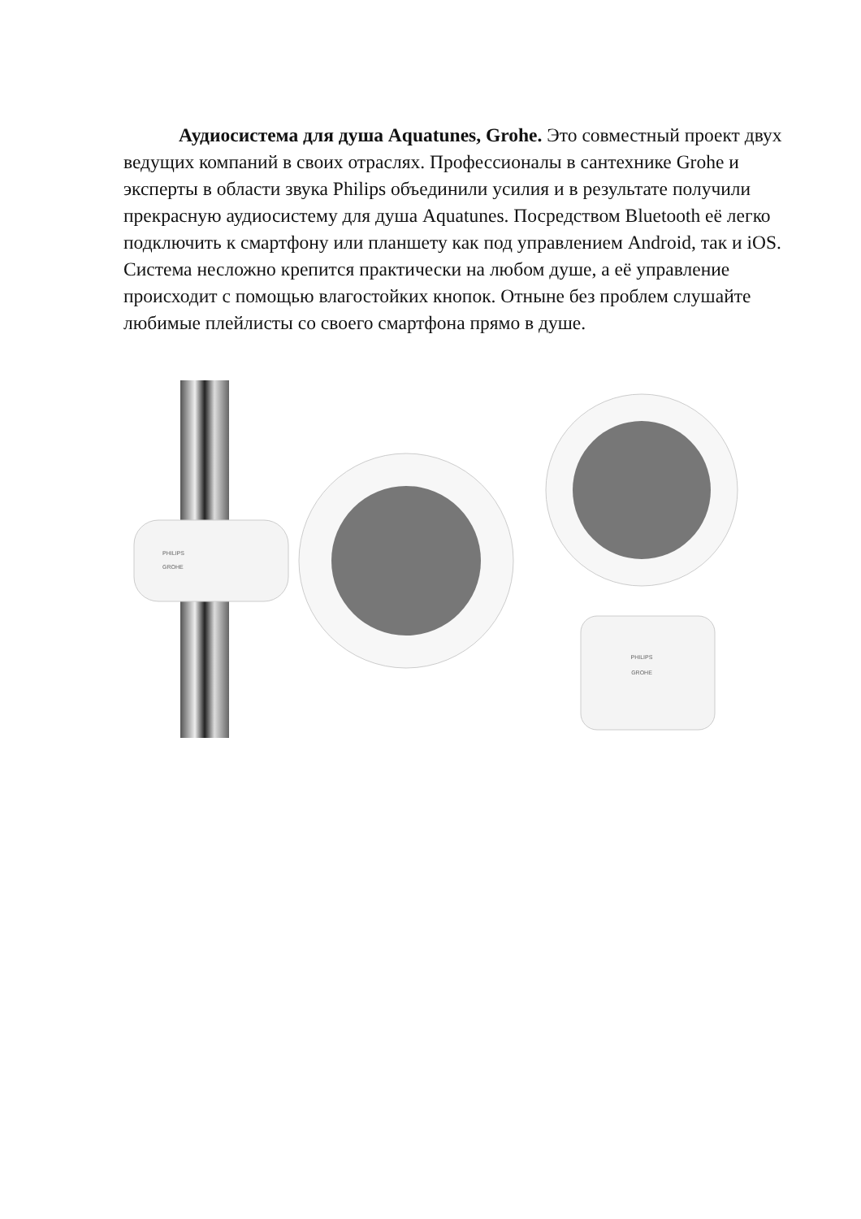Аудиосистема для душа Aquatunes, Grohe. Это совместный проект двух ведущих компаний в своих отраслях. Профессионалы в сантехнике Grohe и эксперты в области звука Philips объединили усилия и в результате получили прекрасную аудиосистему для душа Aquatunes. Посредством Bluetooth её легко подключить к смартфону или планшету как под управлением Android, так и iOS. Система несложно крепится практически на любом душе, а её управление происходит с помощью влагостойких кнопок. Отныне без проблем слушайте любимые плейлисты со своего смартфона прямо в душе.
PHILIPS
GROHE
PHILIPS
GROHE